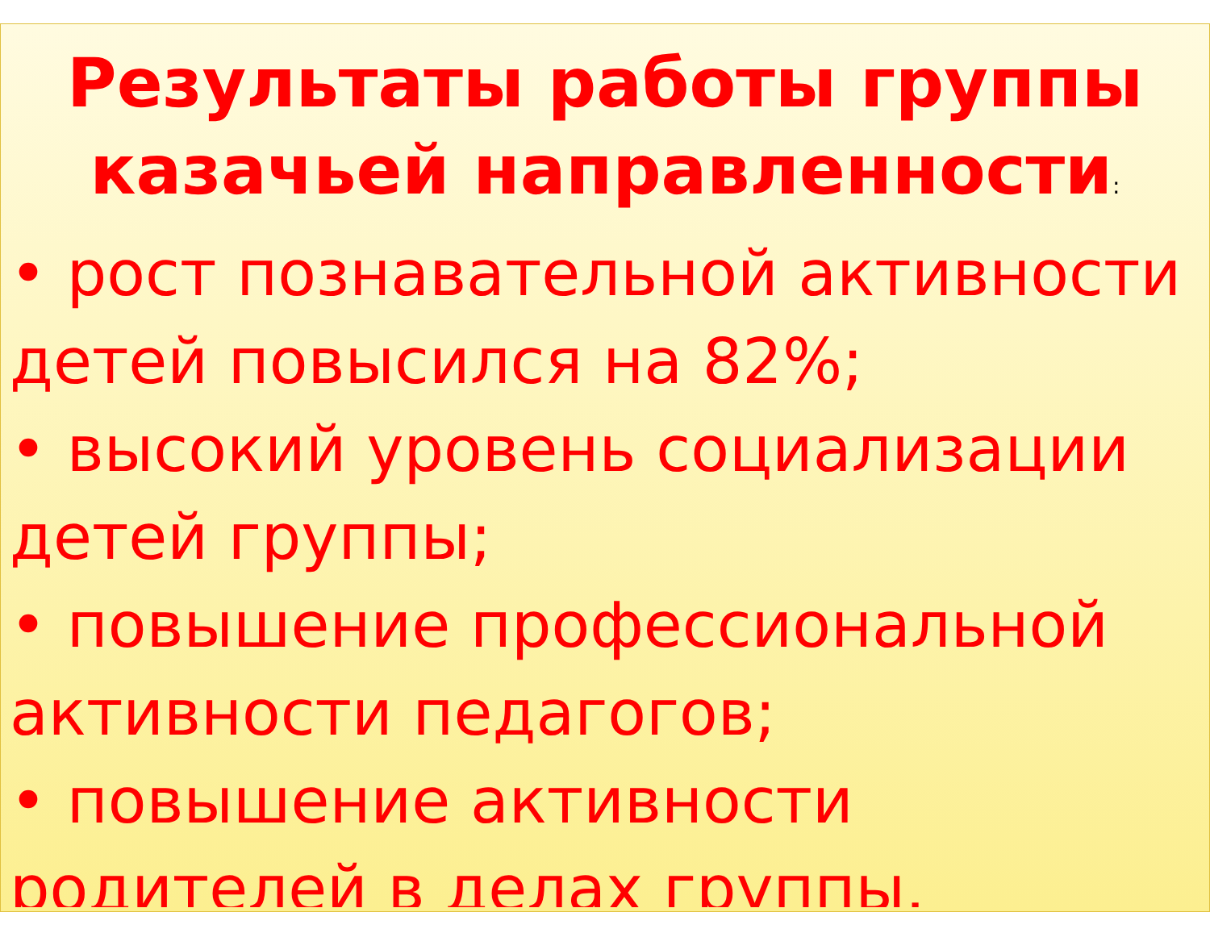Результаты работы группы казачьей направленности:
• рост познавательной активности детей повысился на 82%;
• высокий уровень социализации детей группы;
• повышение профессиональной активности педагогов;
• повышение активности родителей в делах группы.